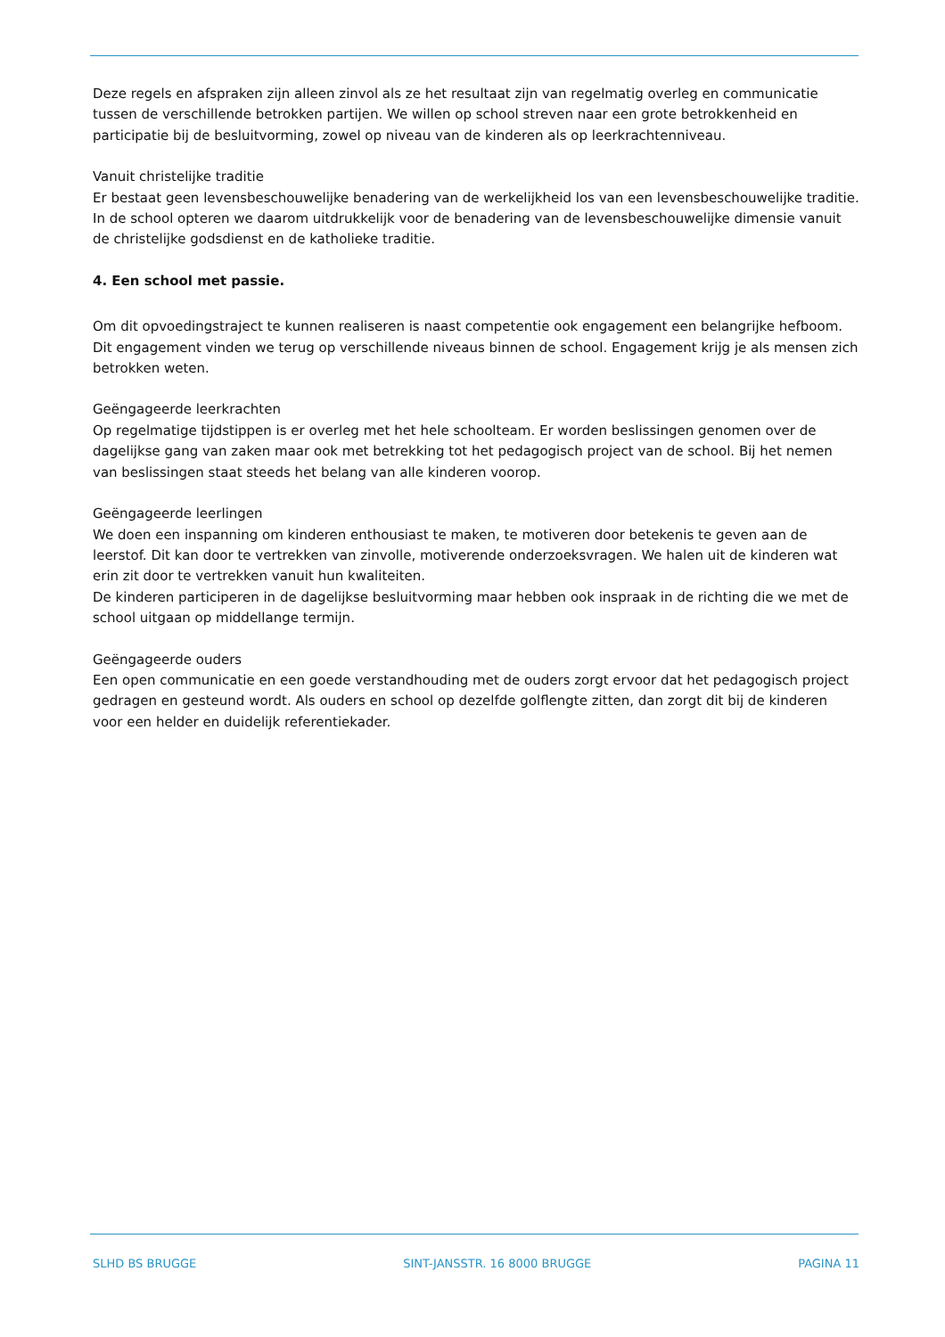Deze regels en afspraken zijn alleen zinvol als ze het resultaat zijn van regelmatig overleg en communicatie tussen de verschillende betrokken partijen. We willen op school streven naar een grote betrokkenheid en participatie bij de besluitvorming, zowel op niveau van de kinderen als op leerkrachtenniveau.
Vanuit christelijke traditie
Er bestaat geen levensbeschouwelijke benadering van de werkelijkheid los van een levensbeschouwelijke traditie. In de school opteren we daarom uitdrukkelijk voor de benadering van de levensbeschouwelijke dimensie vanuit de christelijke godsdienst en de katholieke traditie.
4. Een school met passie.
Om dit opvoedingstraject te kunnen realiseren is naast competentie ook engagement een belangrijke hefboom. Dit engagement vinden we terug op verschillende niveaus binnen de school. Engagement krijg je als mensen zich betrokken weten.
Geëngageerde leerkrachten
Op regelmatige tijdstippen is er overleg met het hele schoolteam. Er worden beslissingen genomen over de dagelijkse gang van zaken maar ook met betrekking tot het pedagogisch project van de school. Bij het nemen van beslissingen staat steeds het belang van alle kinderen voorop.
Geëngageerde leerlingen
We doen een inspanning om kinderen enthousiast te maken, te motiveren door betekenis te geven aan de leerstof. Dit kan door te vertrekken van zinvolle, motiverende onderzoeksvragen. We halen uit de kinderen wat erin zit door te vertrekken vanuit hun kwaliteiten.
De kinderen participeren in de dagelijkse besluitvorming maar hebben ook inspraak in de richting die we met de school uitgaan op middellange termijn.
Geëngageerde ouders
Een open communicatie en een goede verstandhouding met de ouders zorgt ervoor dat het pedagogisch project gedragen en gesteund wordt. Als ouders en school op dezelfde golflengte zitten, dan zorgt dit bij de kinderen voor een helder en duidelijk referentiekader.
SLHD BS BRUGGE SINT-JANSSTR. 16 8000 BRUGGE PAGINA 11